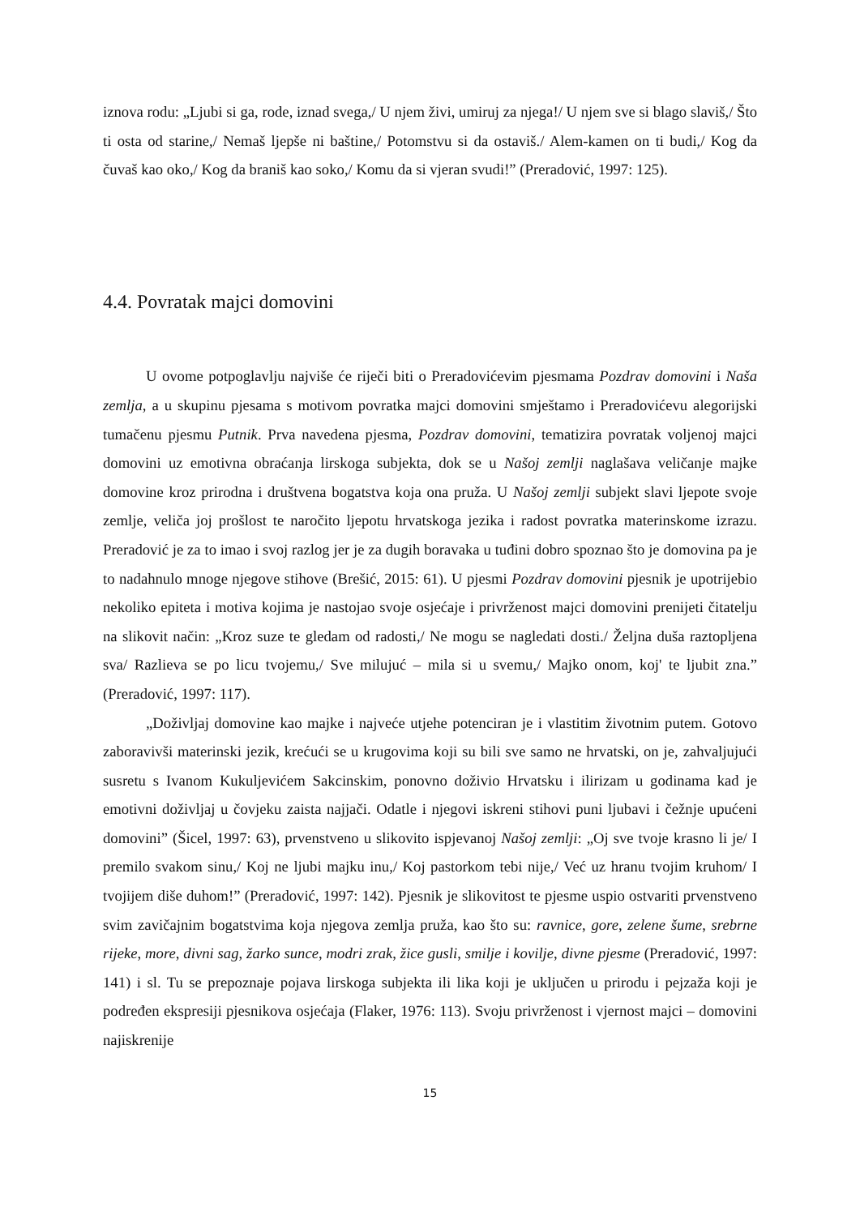iznova rodu: „Ljubi si ga, rode, iznad svega,/ U njem živi, umiruj za njega!/ U njem sve si blago slaviš,/ Što ti osta od starine,/ Nemaš ljepše ni baštine,/ Potomstvu si da ostaviš./ Alem-kamen on ti budi,/ Kog da čuvaš kao oko,/ Kog da braniš kao soko,/ Komu da si vjeran svudi!” (Preradović, 1997: 125).
4.4. Povratak majci domovini
U ovome potpoglavlju najviše će riječi biti o Preradovićevim pjesmama Pozdrav domovini i Naša zemlja, a u skupinu pjesama s motivom povratka majci domovini smještamo i Preradovićevu alegorijski tumačenu pjesmu Putnik. Prva navedena pjesma, Pozdrav domovini, tematizira povratak voljenoj majci domovini uz emotivna obraćanja lirskoga subjekta, dok se u Našoj zemlji naglašava veličanje majke domovine kroz prirodna i društvena bogatstva koja ona pruža. U Našoj zemlji subjekt slavi ljepote svoje zemlje, veliča joj prošlost te naročito ljepotu hrvatskoga jezika i radost povratka materinskome izrazu. Preradović je za to imao i svoj razlog jer je za dugih boravaka u tuđini dobro spoznao što je domovina pa je to nadahnulo mnoge njegove stihove (Brešić, 2015: 61). U pjesmi Pozdrav domovini pjesnik je upotrijebio nekoliko epiteta i motiva kojima je nastojao svoje osjećaje i privrženost majci domovini prenijeti čitatelju na slikovit način: „Kroz suze te gledam od radosti,/ Ne mogu se nagledati dosti./ Željna duša raztopljena sva/ Razlieva se po licu tvojemu,/ Sve milujuć – mila si u svemu,/ Majko onom, koj' te ljubit zna.” (Preradović, 1997: 117).
„Doživljaj domovine kao majke i najveće utjehe potenciran je i vlastitim životnim putem. Gotovo zaboravivši materinski jezik, krećući se u krugovima koji su bili sve samo ne hrvatski, on je, zahvaljujući susretu s Ivanom Kukuljevićem Sakcinskim, ponovno doživio Hrvatsku i ilirizam u godinama kad je emotivni doživljaj u čovjeku zaista najjači. Odatle i njegovi iskreni stihovi puni ljubavi i čežnje upućeni domovini” (Šicel, 1997: 63), prvenstveno u slikovito ispjevanoj Našoj zemlji: „Oj sve tvoje krasno li je/ I premilo svakom sinu,/ Koj ne ljubi majku inu,/ Koj pastorkom tebi nije,/ Već uz hranu tvojim kruhom/ I tvojijem diše duhom!” (Preradović, 1997: 142). Pjesnik je slikovitost te pjesme uspio ostvariti prvenstveno svim zavičajnim bogatstvima koja njegova zemlja pruža, kao što su: ravnice, gore, zelene šume, srebrne rijeke, more, divni sag, žarko sunce, modri zrak, žice gusli, smilje i kovilje, divne pjesme (Preradović, 1997: 141) i sl. Tu se prepoznaje pojava lirskoga subjekta ili lika koji je uključen u prirodu i pejzaža koji je podređen ekspresiji pjesnikova osjećaja (Flaker, 1976: 113). Svoju privrženost i vjernost majci – domovini najiskrenije
15